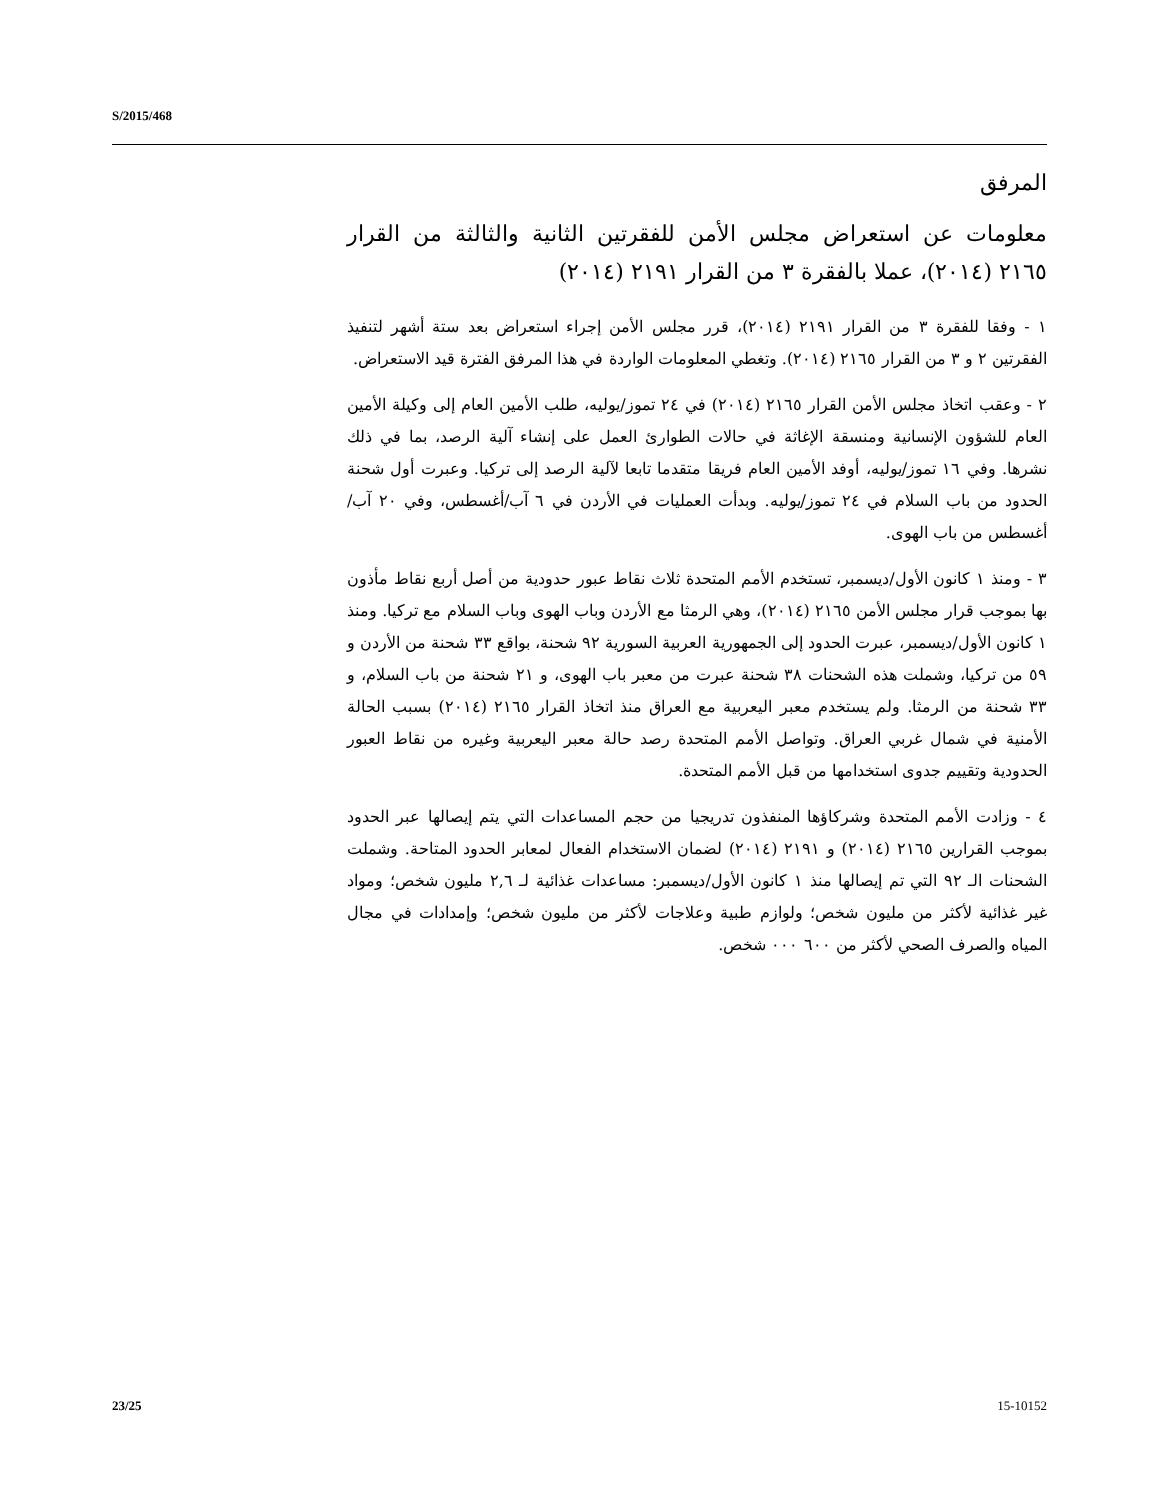S/2015/468
المرفق
معلومات عن استعراض مجلس الأمن للفقرتين الثانية والثالثة من القرار ٢١٦٥ (٢٠١٤)، عملا بالفقرة ٣ من القرار ٢١٩١ (٢٠١٤)
١ - وفقا للفقرة ٣ من القرار ٢١٩١ (٢٠١٤)، قرر مجلس الأمن إجراء استعراض بعد ستة أشهر لتنفيذ الفقرتين ٢ و ٣ من القرار ٢١٦٥ (٢٠١٤). وتغطي المعلومات الواردة في هذا المرفق الفترة قيد الاستعراض.
٢ - وعقب اتخاذ مجلس الأمن القرار ٢١٦٥ (٢٠١٤) في ٢٤ تموز/يوليه، طلب الأمين العام إلى وكيلة الأمين العام للشؤون الإنسانية ومنسقة الإغاثة في حالات الطوارئ العمل على إنشاء آلية الرصد، بما في ذلك نشرها. وفي ١٦ تموز/يوليه، أوفد الأمين العام فريقا متقدما تابعا لآلية الرصد إلى تركيا. وعبرت أول شحنة الحدود من باب السلام في ٢٤ تموز/يوليه. وبدأت العمليات في الأردن في ٦ آب/أغسطس، وفي ٢٠ آب/أغسطس من باب الهوى.
٣ - ومنذ ١ كانون الأول/ديسمبر، تستخدم الأمم المتحدة ثلاث نقاط عبور حدودية من أصل أربع نقاط مأذون بها بموجب قرار مجلس الأمن ٢١٦٥ (٢٠١٤)، وهي الرمثا مع الأردن وباب الهوى وباب السلام مع تركيا. ومنذ ١ كانون الأول/ديسمبر، عبرت الحدود إلى الجمهورية العربية السورية ٩٢ شحنة، بواقع ٣٣ شحنة من الأردن و ٥٩ من تركيا، وشملت هذه الشحنات ٣٨ شحنة عبرت من معبر باب الهوى، و ٢١ شحنة من باب السلام، و ٣٣ شحنة من الرمثا. ولم يستخدم معبر اليعربية مع العراق منذ اتخاذ القرار ٢١٦٥ (٢٠١٤) بسبب الحالة الأمنية في شمال غربي العراق. وتواصل الأمم المتحدة رصد حالة معبر اليعربية وغيره من نقاط العبور الحدودية وتقييم جدوى استخدامها من قبل الأمم المتحدة.
٤ - وزادت الأمم المتحدة وشركاؤها المنفذون تدريجيا من حجم المساعدات التي يتم إيصالها عبر الحدود بموجب القرارين ٢١٦٥ (٢٠١٤) و ٢١٩١ (٢٠١٤) لضمان الاستخدام الفعال لمعابر الحدود المتاحة. وشملت الشحنات الـ ٩٢ التي تم إيصالها منذ ١ كانون الأول/ديسمبر: مساعدات غذائية لـ ٢,٦ مليون شخص؛ ومواد غير غذائية لأكثر من مليون شخص؛ ولوازم طبية وعلاجات لأكثر من مليون شخص؛ وإمدادات في مجال المياه والصرف الصحي لأكثر من ٦٠٠ ٠٠٠ شخص.
23/25 15-10152